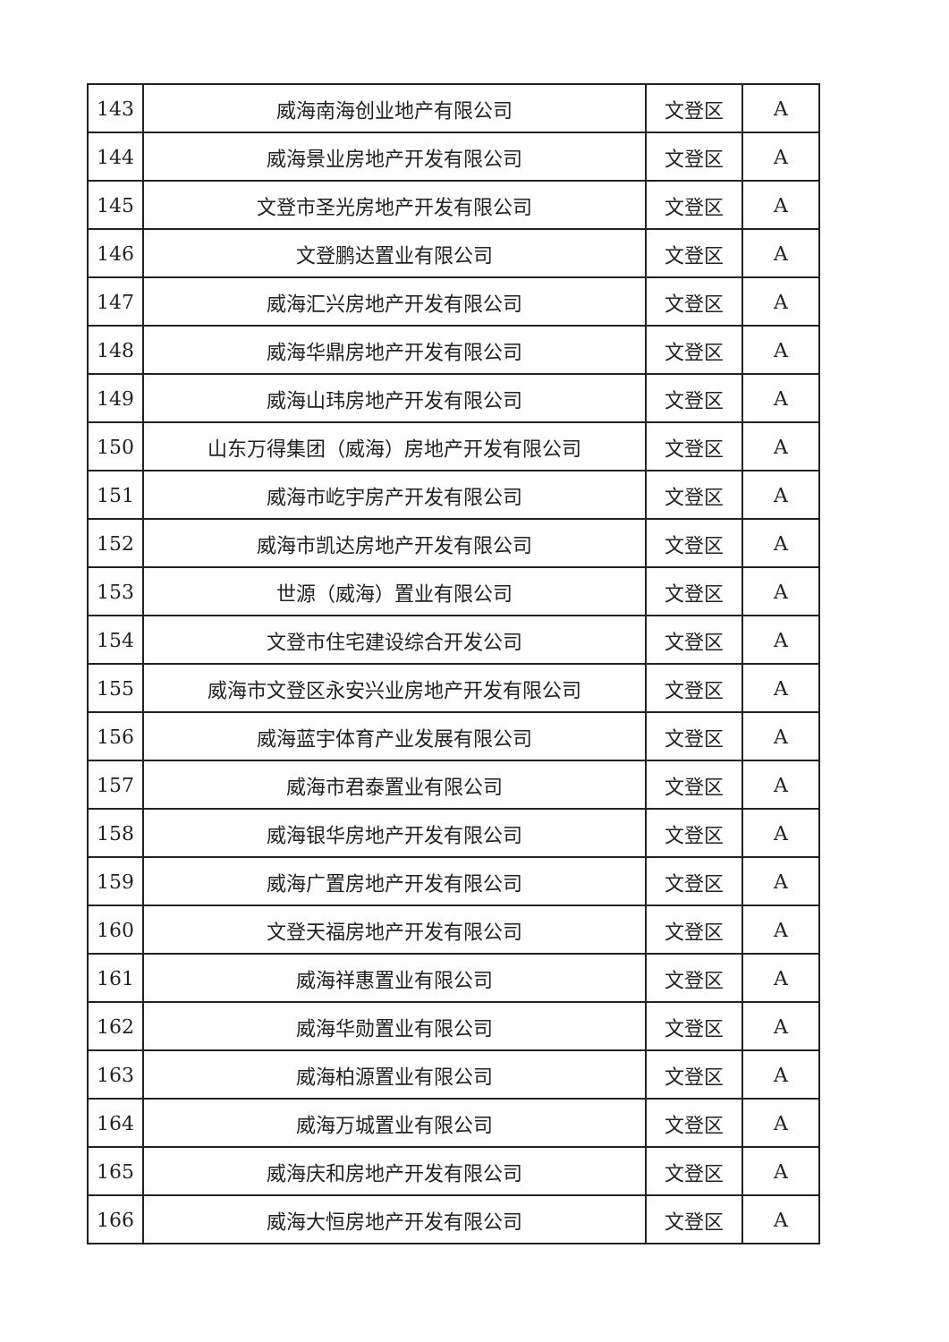| 143 | 威海南海创业地产有限公司 | 文登区 | A |
| 144 | 威海景业房地产开发有限公司 | 文登区 | A |
| 145 | 文登市圣光房地产开发有限公司 | 文登区 | A |
| 146 | 文登鹏达置业有限公司 | 文登区 | A |
| 147 | 威海汇兴房地产开发有限公司 | 文登区 | A |
| 148 | 威海华鼎房地产开发有限公司 | 文登区 | A |
| 149 | 威海山玮房地产开发有限公司 | 文登区 | A |
| 150 | 山东万得集团（威海）房地产开发有限公司 | 文登区 | A |
| 151 | 威海市屹宇房产开发有限公司 | 文登区 | A |
| 152 | 威海市凯达房地产开发有限公司 | 文登区 | A |
| 153 | 世源（威海）置业有限公司 | 文登区 | A |
| 154 | 文登市住宅建设综合开发公司 | 文登区 | A |
| 155 | 威海市文登区永安兴业房地产开发有限公司 | 文登区 | A |
| 156 | 威海蓝宇体育产业发展有限公司 | 文登区 | A |
| 157 | 威海市君泰置业有限公司 | 文登区 | A |
| 158 | 威海银华房地产开发有限公司 | 文登区 | A |
| 159 | 威海广置房地产开发有限公司 | 文登区 | A |
| 160 | 文登天福房地产开发有限公司 | 文登区 | A |
| 161 | 威海祥惠置业有限公司 | 文登区 | A |
| 162 | 威海华勋置业有限公司 | 文登区 | A |
| 163 | 威海柏源置业有限公司 | 文登区 | A |
| 164 | 威海万城置业有限公司 | 文登区 | A |
| 165 | 威海庆和房地产开发有限公司 | 文登区 | A |
| 166 | 威海大恒房地产开发有限公司 | 文登区 | A |